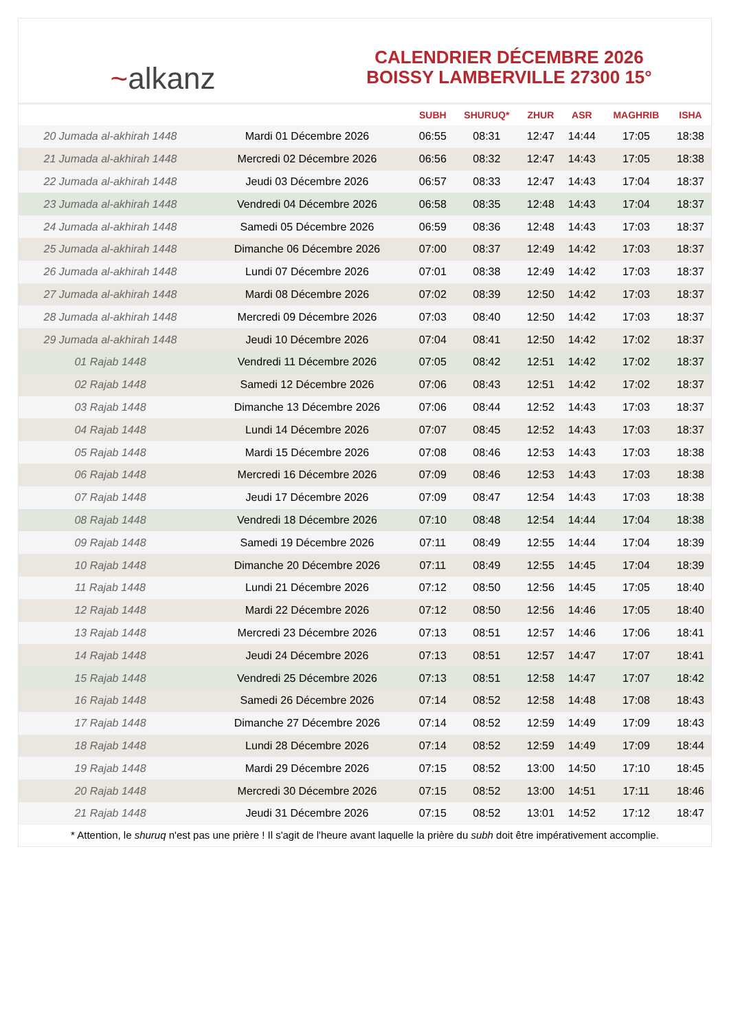~alkanz
CALENDRIER DÉCEMBRE 2026
BOISSY LAMBERVILLE 27300 15°
| | | SUBH | SHURUQ* | ZHUR | ASR | MAGHRIB | ISHA |
| --- | --- | --- | --- | --- | --- | --- | --- |
| 20 Jumada al-akhirah 1448 | Mardi 01 Décembre 2026 | 06:55 | 08:31 | 12:47 | 14:44 | 17:05 | 18:38 |
| 21 Jumada al-akhirah 1448 | Mercredi 02 Décembre 2026 | 06:56 | 08:32 | 12:47 | 14:43 | 17:05 | 18:38 |
| 22 Jumada al-akhirah 1448 | Jeudi 03 Décembre 2026 | 06:57 | 08:33 | 12:47 | 14:43 | 17:04 | 18:37 |
| 23 Jumada al-akhirah 1448 | Vendredi 04 Décembre 2026 | 06:58 | 08:35 | 12:48 | 14:43 | 17:04 | 18:37 |
| 24 Jumada al-akhirah 1448 | Samedi 05 Décembre 2026 | 06:59 | 08:36 | 12:48 | 14:43 | 17:03 | 18:37 |
| 25 Jumada al-akhirah 1448 | Dimanche 06 Décembre 2026 | 07:00 | 08:37 | 12:49 | 14:42 | 17:03 | 18:37 |
| 26 Jumada al-akhirah 1448 | Lundi 07 Décembre 2026 | 07:01 | 08:38 | 12:49 | 14:42 | 17:03 | 18:37 |
| 27 Jumada al-akhirah 1448 | Mardi 08 Décembre 2026 | 07:02 | 08:39 | 12:50 | 14:42 | 17:03 | 18:37 |
| 28 Jumada al-akhirah 1448 | Mercredi 09 Décembre 2026 | 07:03 | 08:40 | 12:50 | 14:42 | 17:03 | 18:37 |
| 29 Jumada al-akhirah 1448 | Jeudi 10 Décembre 2026 | 07:04 | 08:41 | 12:50 | 14:42 | 17:02 | 18:37 |
| 01 Rajab 1448 | Vendredi 11 Décembre 2026 | 07:05 | 08:42 | 12:51 | 14:42 | 17:02 | 18:37 |
| 02 Rajab 1448 | Samedi 12 Décembre 2026 | 07:06 | 08:43 | 12:51 | 14:42 | 17:02 | 18:37 |
| 03 Rajab 1448 | Dimanche 13 Décembre 2026 | 07:06 | 08:44 | 12:52 | 14:43 | 17:03 | 18:37 |
| 04 Rajab 1448 | Lundi 14 Décembre 2026 | 07:07 | 08:45 | 12:52 | 14:43 | 17:03 | 18:37 |
| 05 Rajab 1448 | Mardi 15 Décembre 2026 | 07:08 | 08:46 | 12:53 | 14:43 | 17:03 | 18:38 |
| 06 Rajab 1448 | Mercredi 16 Décembre 2026 | 07:09 | 08:46 | 12:53 | 14:43 | 17:03 | 18:38 |
| 07 Rajab 1448 | Jeudi 17 Décembre 2026 | 07:09 | 08:47 | 12:54 | 14:43 | 17:03 | 18:38 |
| 08 Rajab 1448 | Vendredi 18 Décembre 2026 | 07:10 | 08:48 | 12:54 | 14:44 | 17:04 | 18:38 |
| 09 Rajab 1448 | Samedi 19 Décembre 2026 | 07:11 | 08:49 | 12:55 | 14:44 | 17:04 | 18:39 |
| 10 Rajab 1448 | Dimanche 20 Décembre 2026 | 07:11 | 08:49 | 12:55 | 14:45 | 17:04 | 18:39 |
| 11 Rajab 1448 | Lundi 21 Décembre 2026 | 07:12 | 08:50 | 12:56 | 14:45 | 17:05 | 18:40 |
| 12 Rajab 1448 | Mardi 22 Décembre 2026 | 07:12 | 08:50 | 12:56 | 14:46 | 17:05 | 18:40 |
| 13 Rajab 1448 | Mercredi 23 Décembre 2026 | 07:13 | 08:51 | 12:57 | 14:46 | 17:06 | 18:41 |
| 14 Rajab 1448 | Jeudi 24 Décembre 2026 | 07:13 | 08:51 | 12:57 | 14:47 | 17:07 | 18:41 |
| 15 Rajab 1448 | Vendredi 25 Décembre 2026 | 07:13 | 08:51 | 12:58 | 14:47 | 17:07 | 18:42 |
| 16 Rajab 1448 | Samedi 26 Décembre 2026 | 07:14 | 08:52 | 12:58 | 14:48 | 17:08 | 18:43 |
| 17 Rajab 1448 | Dimanche 27 Décembre 2026 | 07:14 | 08:52 | 12:59 | 14:49 | 17:09 | 18:43 |
| 18 Rajab 1448 | Lundi 28 Décembre 2026 | 07:14 | 08:52 | 12:59 | 14:49 | 17:09 | 18:44 |
| 19 Rajab 1448 | Mardi 29 Décembre 2026 | 07:15 | 08:52 | 13:00 | 14:50 | 17:10 | 18:45 |
| 20 Rajab 1448 | Mercredi 30 Décembre 2026 | 07:15 | 08:52 | 13:00 | 14:51 | 17:11 | 18:46 |
| 21 Rajab 1448 | Jeudi 31 Décembre 2026 | 07:15 | 08:52 | 13:01 | 14:52 | 17:12 | 18:47 |
* Attention, le shuruq n'est pas une prière ! Il s'agit de l'heure avant laquelle la prière du subh doit être impérativement accomplie.